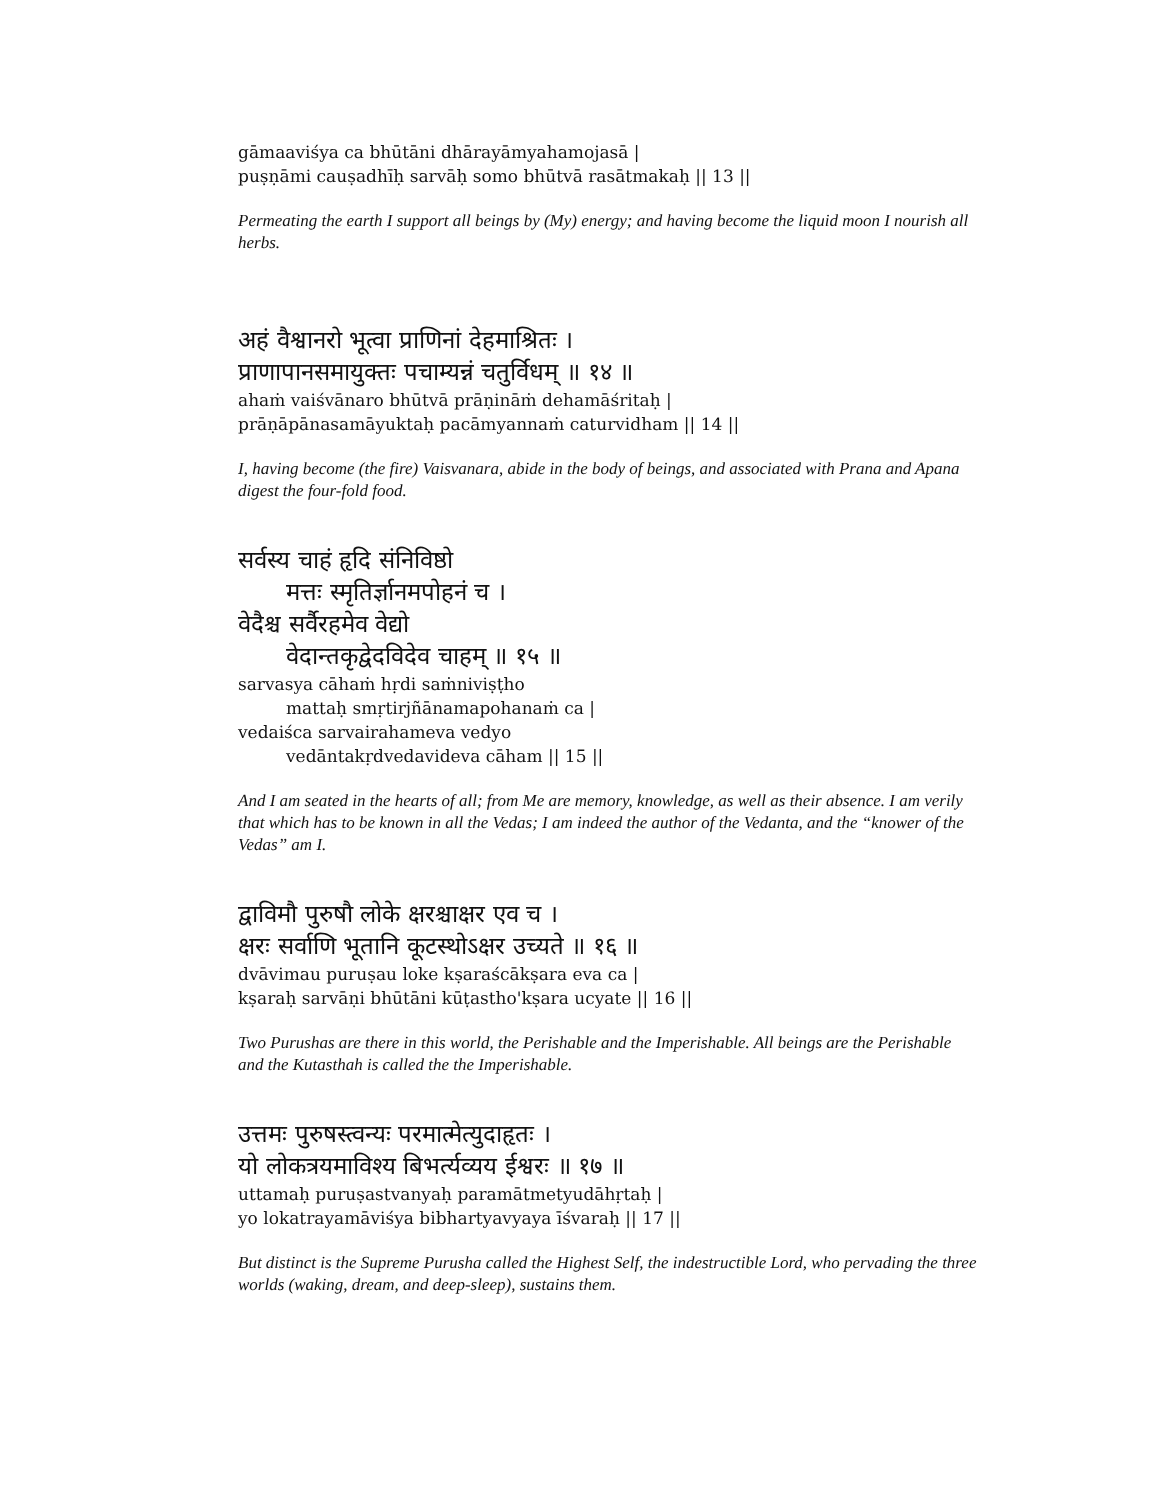gāmaaviśya ca bhūtāni dhārayāmyahamojasā |
puṣṇāmi cauṣadhīḥ sarvāḥ somo bhūtvā rasātmakaḥ || 13 ||
Permeating the earth I support all beings by (My) energy; and having become the liquid moon I nourish all herbs.
अहं वैश्वानरो भूत्वा प्राणिनां देहमाश्रितः ।
प्राणापानसमायुक्तः पचाम्यन्नं चतुर्विधम् ॥ १४ ॥
ahaṁ vaiśvānaro bhūtvā prāṇināṁ dehamāśritaḥ |
prāṇāpānasamāyuktaḥ pacāmyannaṁ caturvidham || 14 ||
I, having become (the fire) Vaisvanara, abide in the body of beings, and associated with Prana and Apana digest the four-fold food.
सर्वस्य चाहं हृदि संनिविष्ठो
मत्तः स्मृतिर्ज्ञानमपोहनं च ।
वेदैश्च सर्वैरहमेव वेद्यो
वेदान्तकृद्वेदविदेव चाहम् ॥ १५ ॥
sarvasya cāhaṁ hṛdi saṁniviṣṭho
mattaḥ smṛtirjñānamapohanaṁ ca |
vedaiśca sarvairahameva vedyo
vedāntakṛdvedavideva cāham || 15 ||
And I am seated in the hearts of all; from Me are memory, knowledge, as well as their absence. I am verily that which has to be known in all the Vedas; I am indeed the author of the Vedanta, and the “knower of the Vedas” am I.
द्वाविमौ पुरुषौ लोके क्षरश्चाक्षर एव च ।
क्षरः सर्वाणि भूतानि कूटस्थोऽक्षर उच्यते ॥ १६ ॥
dvāvimau puruṣau loke kṣaraścākṣara eva ca |
kṣaraḥ sarvāṇi bhūtāni kūṭastho'kṣara ucyate || 16 ||
Two Purushas are there in this world, the Perishable and the Imperishable. All beings are the Perishable and the Kutasthah is called the the Imperishable.
उत्तमः पुरुषस्त्वन्यः परमात्मेत्युदाहृतः ।
यो लोकत्रयमाविश्य बिभर्त्यव्यय ईश्वरः ॥ १७ ॥
uttamaḥ puruṣastvanyaḥ paramātmetyudāhṛtaḥ |
yo lokatrayamāviśya bibhartyavyaya īśvaraḥ || 17 ||
But distinct is the Supreme Purusha called the Highest Self, the indestructible Lord, who pervading the three worlds (waking, dream, and deep-sleep), sustains them.